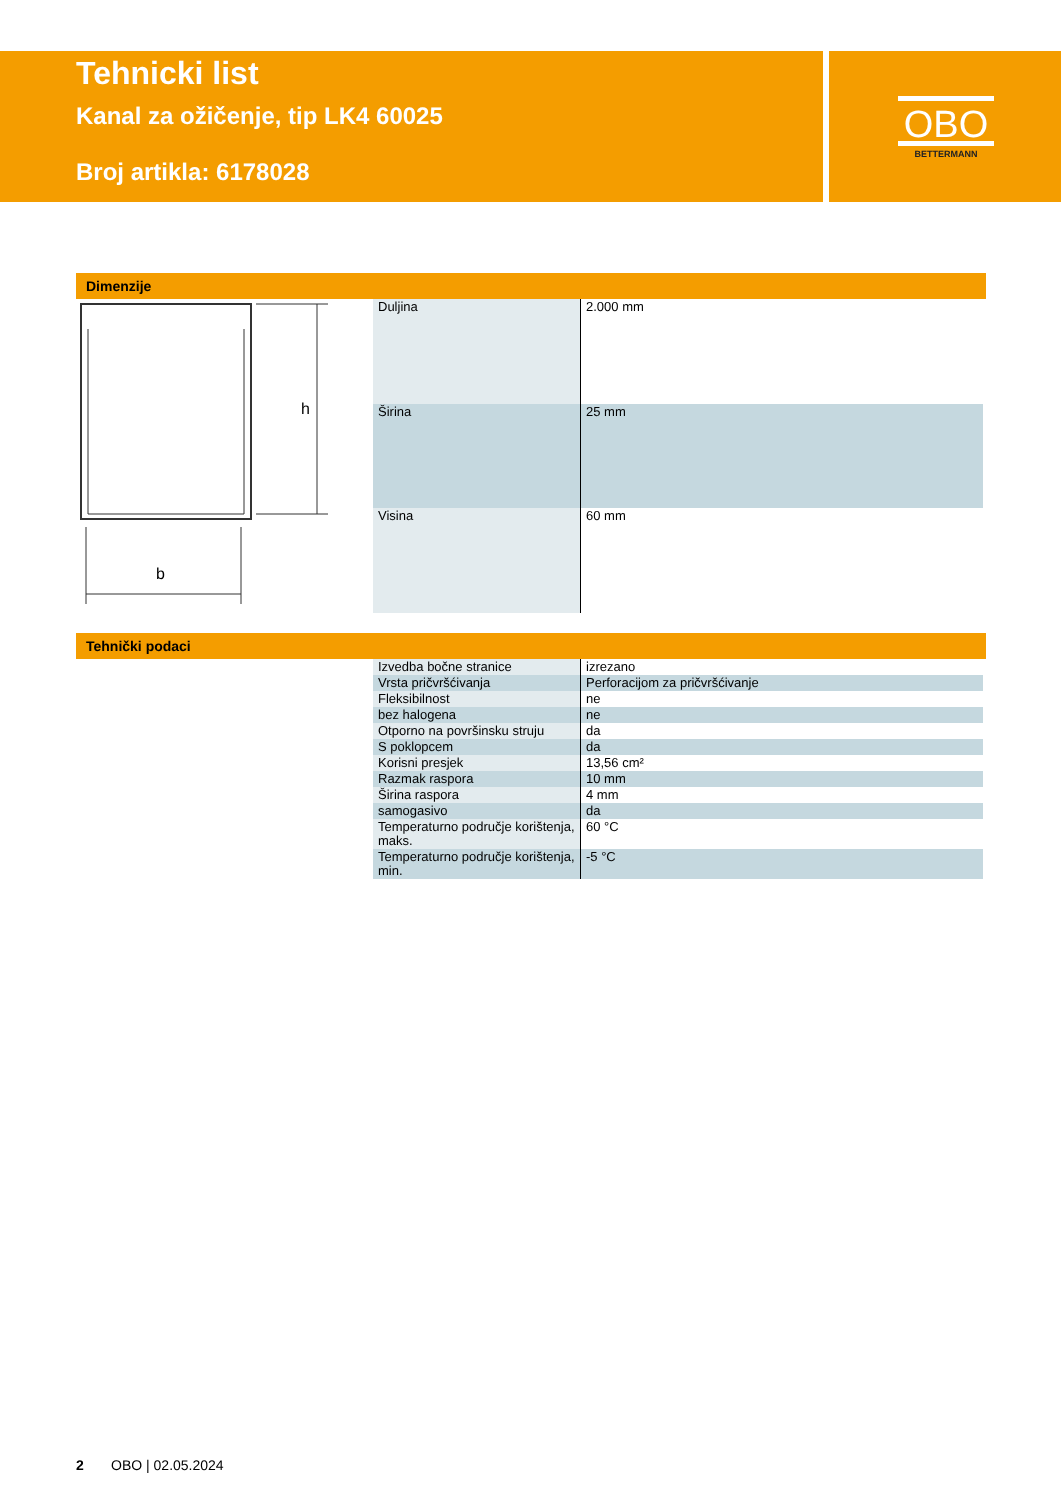OBO
BETTERMANN
Tehnicki list
Kanal za ožičenje, tip LK4 60025
Broj artikla: 6178028
Dimenzije
h
b
| Duljina | 2.000 mm |
| Širina | 25 mm |
| Visina | 60 mm |
Tehnički podaci
| Izvedba bočne stranice | izrezano |
| Vrsta pričvršćivanja | Perforacijom za pričvršćivanje |
| Fleksibilnost | ne |
| bez halogena | ne |
| Otporno na površinsku struju | da |
| S poklopcem | da |
| Korisni presjek | 13,56 cm² |
| Razmak raspora | 10 mm |
| Širina raspora | 4 mm |
| samogasivo | da |
| Temperaturno područje korištenja, maks. | 60 °C |
| Temperaturno područje korištenja, min. | -5 °C |
2 OBO | 02.05.2024